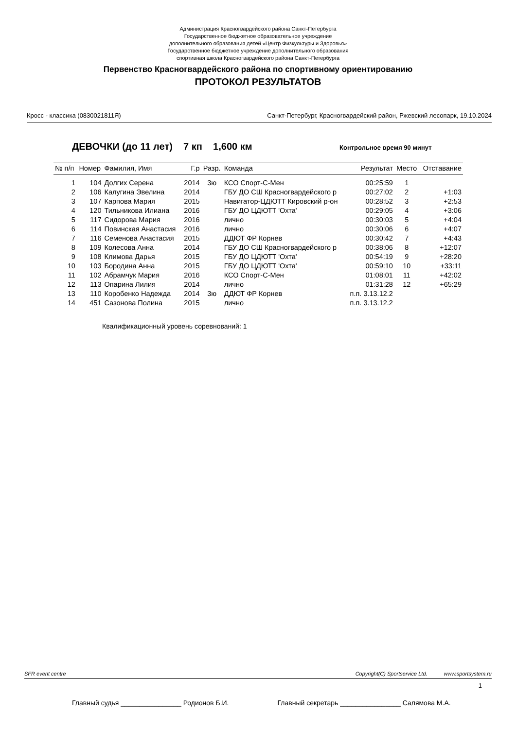Администрация Красногвардейского района Санкт-Петербурга
Государственное бюджетное образовательное учреждение
дополнительного образования детей «Центр Физкультуры и Здоровья»
Государственное бюджетное учреждение дополнительного образования
спортивная школа Красногвардейского района Санкт-Петербурга
Первенство Красногвардейского района по спортивному ориентированию
ПРОТОКОЛ РЕЗУЛЬТАТОВ
Кросс - классика (0830021811Я) Санкт-Петербург, Красногвардейский район, Ржевский лесопарк, 19.10.2024
ДЕВОЧКИ (до 11 лет) 7 кп 1,600 км Контрольное время 90 минут
| № п/п | Номер | Фамилия, Имя | Г.р | Разр. | Команда | Результат | Место | Отставание |
| --- | --- | --- | --- | --- | --- | --- | --- | --- |
| 1 | 104 | Долгих Серена | 2014 | 3ю | КСО Спорт-С-Мен | 00:25:59 | 1 | |
| 2 | 106 | Калугина Эвелина | 2014 | | ГБУ ДО СШ Красногвардейского р | 00:27:02 | 2 | +1:03 |
| 3 | 107 | Карпова Мария | 2015 | | Навигатор-ЦДЮТТ Кировский р-он | 00:28:52 | 3 | +2:53 |
| 4 | 120 | Тильникова Илиана | 2016 | | ГБУ ДО ЦДЮТТ 'Охта' | 00:29:05 | 4 | +3:06 |
| 5 | 117 | Сидорова Мария | 2016 | | лично | 00:30:03 | 5 | +4:04 |
| 6 | 114 | Повинская Анастасия | 2016 | | лично | 00:30:06 | 6 | +4:07 |
| 7 | 116 | Семенова Анастасия | 2015 | | ДДЮТ ФР Корнев | 00:30:42 | 7 | +4:43 |
| 8 | 109 | Колесова Анна | 2014 | | ГБУ ДО СШ Красногвардейского р | 00:38:06 | 8 | +12:07 |
| 9 | 108 | Климова Дарья | 2015 | | ГБУ ДО ЦДЮТТ 'Охта' | 00:54:19 | 9 | +28:20 |
| 10 | 103 | Бородина Анна | 2015 | | ГБУ ДО ЦДЮТТ 'Охта' | 00:59:10 | 10 | +33:11 |
| 11 | 102 | Абрамчук Мария | 2016 | | КСО Спорт-С-Мен | 01:08:01 | 11 | +42:02 |
| 12 | 113 | Опарина Лилия | 2014 | | лично | 01:31:28 | 12 | +65:29 |
| 13 | 110 | Коробенко Надежда | 2014 | 3ю | ДДЮТ ФР Корнев | п.п. 3.13.12.2 | | |
| 14 | 451 | Сазонова Полина | 2015 | | лично | п.п. 3.13.12.2 | | |
Квалификационный уровень соревнований: 1
SFR event centre Copyright(C) Sportservice Ltd. www.sportsystem.ru
1
Главный судья ________________ Родионов Б.И. Главный секретарь ________________ Салямова М.А.